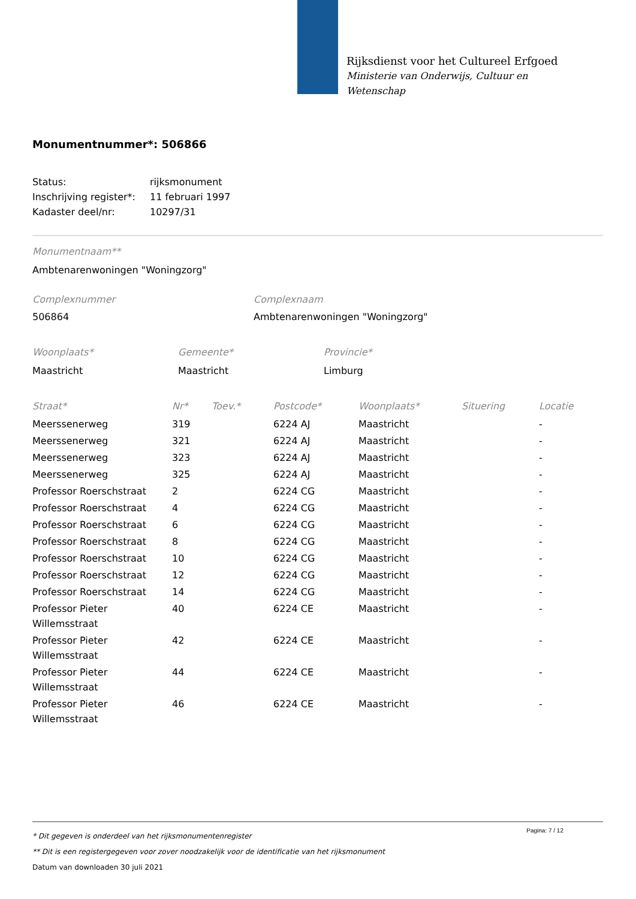Rijksdienst voor het Cultureel Erfgoed
Ministerie van Onderwijs, Cultuur en
Wetenschap
Monumentnummer*: 506866
| Status: | rijksmonument |
| Inschrijving register*: | 11 februari 1997 |
| Kadaster deel/nr: | 10297/31 |
Monumentnaam**
Ambtenarenwoningen "Woningzorg"
| Complexnummer | Complexnaam |
| 506864 | Ambtenarenwoningen "Woningzorg" |
| Woonplaats* | Gemeente* | Provincie* |
| Maastricht | Maastricht | Limburg |
| Straat* | Nr* | Toev.* | Postcode* | Woonplaats* | Situering | Locatie |
| --- | --- | --- | --- | --- | --- | --- |
| Meerssenerweg | 319 | | 6224 AJ | Maastricht | | - |
| Meerssenerweg | 321 | | 6224 AJ | Maastricht | | - |
| Meerssenerweg | 323 | | 6224 AJ | Maastricht | | - |
| Meerssenerweg | 325 | | 6224 AJ | Maastricht | | - |
| Professor Roerschstraat | 2 | | 6224 CG | Maastricht | | - |
| Professor Roerschstraat | 4 | | 6224 CG | Maastricht | | - |
| Professor Roerschstraat | 6 | | 6224 CG | Maastricht | | - |
| Professor Roerschstraat | 8 | | 6224 CG | Maastricht | | - |
| Professor Roerschstraat | 10 | | 6224 CG | Maastricht | | - |
| Professor Roerschstraat | 12 | | 6224 CG | Maastricht | | - |
| Professor Roerschstraat | 14 | | 6224 CG | Maastricht | | - |
| Professor Pieter Willemsstraat | 40 | | 6224 CE | Maastricht | | - |
| Professor Pieter Willemsstraat | 42 | | 6224 CE | Maastricht | | - |
| Professor Pieter Willemsstraat | 44 | | 6224 CE | Maastricht | | - |
| Professor Pieter Willemsstraat | 46 | | 6224 CE | Maastricht | | - |
Pagina: 7 / 12
* Dit gegeven is onderdeel van het rijksmonumentenregister
** Dit is een registergegeven voor zover noodzakelijk voor de identificatie van het rijksmonument
Datum van downloaden 30 juli 2021